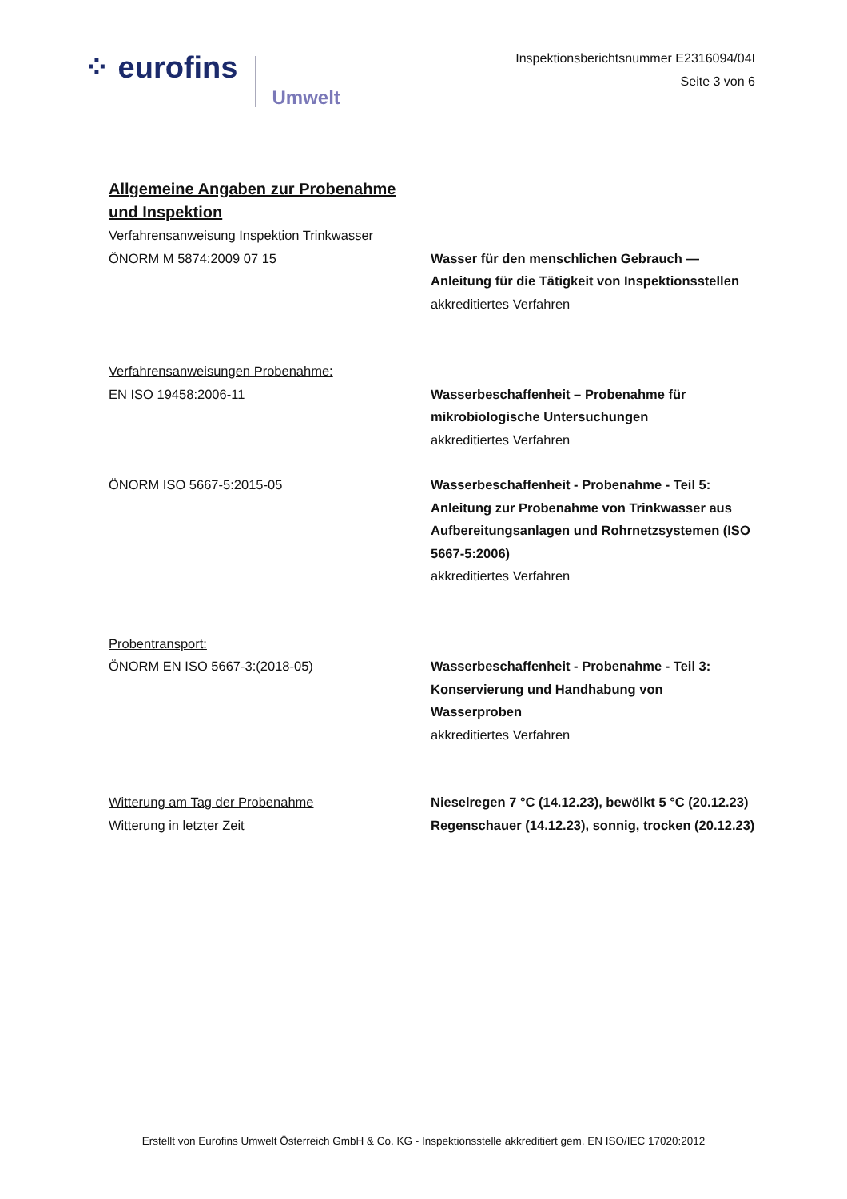⁘ eurofins
Umwelt
Inspektionsberichtsnummer E2316094/04I
Seite 3 von 6
Allgemeine Angaben zur Probenahme und Inspektion
Verfahrensanweisung Inspektion Trinkwasser
ÖNORM M 5874:2009 07 15 Wasser für den menschlichen Gebrauch — Anleitung für die Tätigkeit von Inspektionsstellen
akkreditiertes Verfahren
Verfahrensanweisungen Probenahme:
EN ISO 19458:2006-11 Wasserbeschaffenheit – Probenahme für mikrobiologische Untersuchungen
akkreditiertes Verfahren
ÖNORM ISO 5667-5:2015-05 Wasserbeschaffenheit - Probenahme - Teil 5: Anleitung zur Probenahme von Trinkwasser aus Aufbereitungsanlagen und Rohrnetzsystemen (ISO 5667-5:2006)
akkreditiertes Verfahren
Probentransport:
ÖNORM EN ISO 5667-3:(2018-05) Wasserbeschaffenheit - Probenahme - Teil 3: Konservierung und Handhabung von Wasserproben
akkreditiertes Verfahren
Witterung am Tag der Probenahme Nieselregen 7 °C (14.12.23), bewölkt 5 °C (20.12.23)
Witterung in letzter Zeit Regenschauer (14.12.23), sonnig, trocken (20.12.23)
Erstellt von Eurofins Umwelt Österreich GmbH & Co. KG - Inspektionsstelle akkreditiert gem. EN ISO/IEC 17020:2012